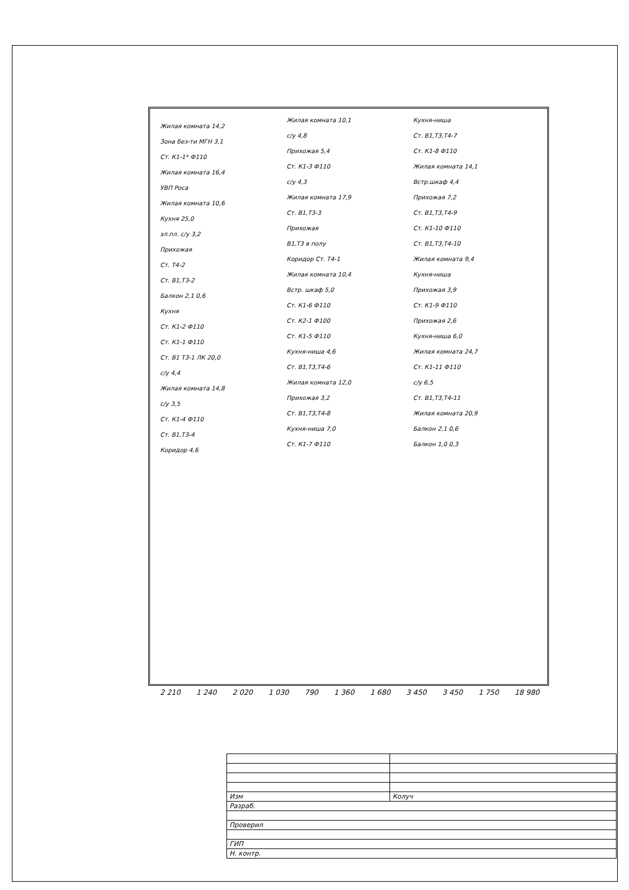Жилая комната 14,2
Зона без-ти МГН 3,1
Ст. К1-1* Ф110
Жилая комната 16,4
УВП Роса
Жилая комната 10,6
Кухня 25,0
эл.пл. с/у 3,2
Прихожая
Ст. Т4-2
Ст. В1,Т3-2
Балкон 2,1 0,6
Кухня
Ст. К1-2 Ф110
Ст. К1-1 Ф110
Ст. В1 Т3-1 ЛК 20,0
с/у 4,4
Жилая комната 14,8
с/у 3,5
Ст. К1-4 Ф110
Ст. В1,Т3-4
Коридор 4,6
Жилая комната 10,1
с/у 4,8
Прихожая 5,4
Ст. К1-3 Ф110
с/у 4,3
Жилая комната 17,9
Ст. В1,Т3-3
Прихожая
В1,Т3 в полу
Коридор Ст. Т4-1
Жилая комната 10,4
Встр. шкаф 5,0
Ст. К1-6 Ф110
Ст. К2-1 Ф100
Ст. К1-5 Ф110
Кухня-ниша 4,6
Ст. В1,Т3,Т4-6
Жилая комната 12,0
Прихожая 3,2
Ст. В1,Т3,Т4-8
Кухня-ниша 7,0
Ст. К1-7 Ф110
Кухня-ниша
Ст. В1,Т3,Т4-7
Ст. К1-8 Ф110
Жилая комната 14,1
Встр.шкаф 4,4
Прихожая 7,2
Ст. В1,Т3,Т4-9
Ст. К1-10 Ф110
Ст. В1,Т3,Т4-10
Жилая комната 9,4
Кухня-ниша
Прихожая 3,9
Ст. К1-9 Ф110
Прихожая 2,6
Кухня-ниша 6,0
Жилая комната 24,7
Ст. К1-11 Ф110
с/у 6,5
Ст. В1,Т3,Т4-11
Жилая комната 20,9
Балкон 2,1 0,6
Балкон 1,0 0,3
2 210 1 240 2 020 1 030 790 1 360 1 680 3 450 3 450 1 750 18 980
| Изм | Колуч |
| Разраб. | |
| Проверил | |
| ГИП | |
| Н. контр. | |